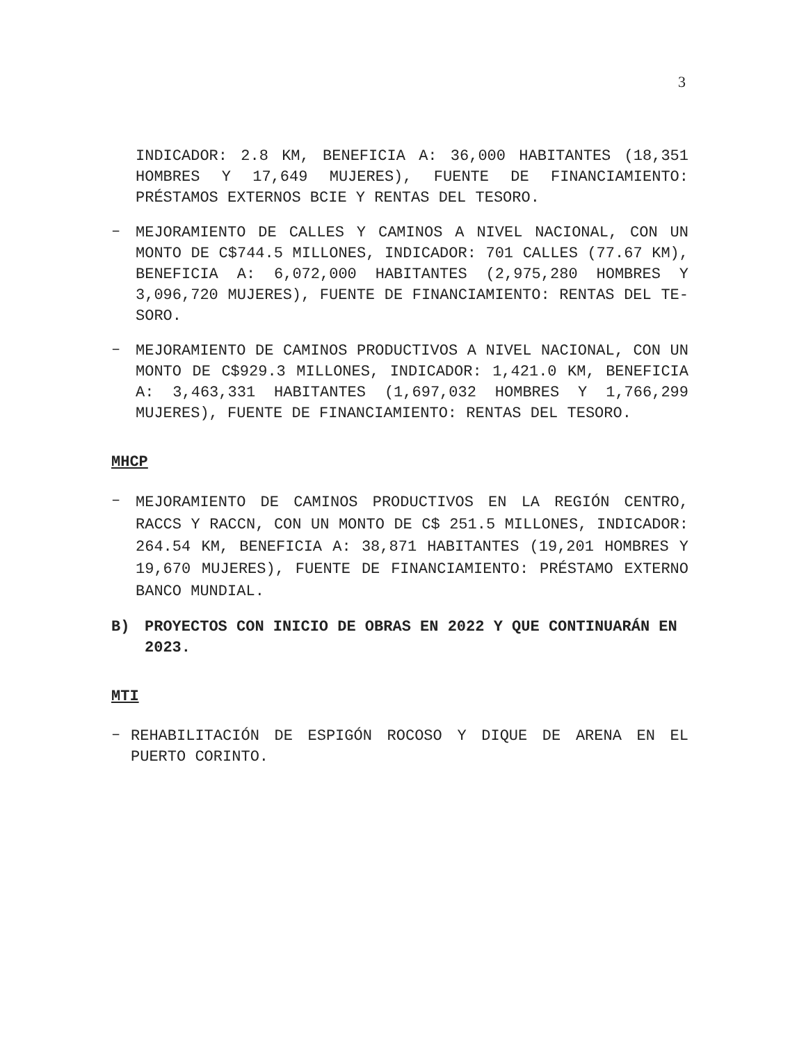3
INDICADOR: 2.8 KM, BENEFICIA A: 36,000 HABITANTES (18,351 HOMBRES Y 17,649 MUJERES), FUENTE DE FINANCIAMIENTO: PRÉSTAMOS EXTERNOS BCIE Y RENTAS DEL TESORO.
–
MEJORAMIENTO DE CALLES Y CAMINOS A NIVEL NACIONAL, CON UN MONTO DE C$744.5 MILLONES, INDICADOR: 701 CALLES (77.67 KM), BENEFICIA A: 6,072,000 HABITANTES (2,975,280 HOMBRES Y 3,096,720 MUJERES), FUENTE DE FINANCIAMIENTO: RENTAS DEL TE-SORO.
–
MEJORAMIENTO DE CAMINOS PRODUCTIVOS A NIVEL NACIONAL, CON UN MONTO DE C$929.3 MILLONES, INDICADOR: 1,421.0 KM, BENEFICIA A: 3,463,331 HABITANTES (1,697,032 HOMBRES Y 1,766,299 MUJERES), FUENTE DE FINANCIAMIENTO: RENTAS DEL TESORO.
MHCP
–
MEJORAMIENTO DE CAMINOS PRODUCTIVOS EN LA REGIÓN CENTRO, RACCS Y RACCN, CON UN MONTO DE C$ 251.5 MILLONES, INDICADOR: 264.54 KM, BENEFICIA A: 38,871 HABITANTES (19,201 HOMBRES Y 19,670 MUJERES), FUENTE DE FINANCIAMIENTO: PRÉSTAMO EXTERNO BANCO MUNDIAL.
B) PROYECTOS CON INICIO DE OBRAS EN 2022 Y QUE CONTINUARÁN EN 2023.
MTI
–
REHABILITACIÓN DE ESPIGÓN ROCOSO Y DIQUE DE ARENA EN EL PUERTO CORINTO.